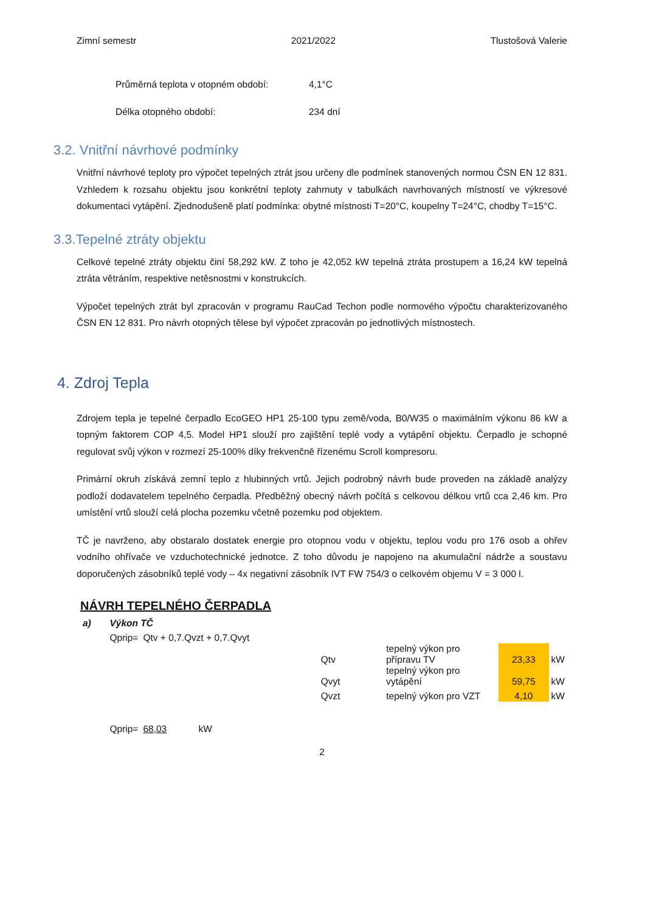Zimní semestr 2021/2022 Tlustošová Valerie
Průměrná teplota v otopném období: 4,1°C
Délka otopného období: 234 dní
3.2. Vnitřní návrhové podmínky
Vnitřní návrhové teploty pro výpočet tepelných ztrát jsou určeny dle podmínek stanovených normou ČSN EN 12 831. Vzhledem k rozsahu objektu jsou konkrétní teploty zahrnuty v tabulkách navrhovaných místností ve výkresové dokumentaci vytápění. Zjednodušeně platí podmínka: obytné místnosti T=20°C, koupelny T=24°C, chodby T=15°C.
3.3.Tepelné ztráty objektu
Celkové tepelné ztráty objektu činí 58,292 kW. Z toho je 42,052 kW tepelná ztráta prostupem a 16,24 kW tepelná ztráta větráním, respektive netěsnostmi v konstrukcích.
Výpočet tepelných ztrát byl zpracován v programu RauCad Techon podle normového výpočtu charakterizovaného ČSN EN 12 831. Pro návrh otopných tělese byl výpočet zpracován po jednotlivých místnostech.
4. Zdroj Tepla
Zdrojem tepla je tepelné čerpadlo EcoGEO HP1 25-100 typu země/voda, B0/W35 o maximálním výkonu 86 kW a topným faktorem COP 4,5. Model HP1 slouží pro zajištění teplé vody a vytápění objektu. Čerpadlo je schopné regulovat svůj výkon v rozmezí 25-100% díky frekvenčně řízenému Scroll kompresoru.
Primární okruh získává zemní teplo z hlubinných vrtů. Jejich podrobný návrh bude proveden na základě analýzy podloží dodavatelem tepelného čerpadla. Předběžný obecný návrh počítá s celkovou délkou vrtů cca 2,46 km. Pro umístění vrtů slouží celá plocha pozemku včetně pozemku pod objektem.
TČ je navrženo, aby obstaralo dostatek energie pro otopnou vodu v objektu, teplou vodu pro 176 osob a ohřev vodního ohřívače ve vzduchotechnické jednotce. Z toho důvodu je napojeno na akumulační nádrže a soustavu doporučených zásobníků teplé vody – 4x negativní zásobník IVT FW 754/3 o celkovém objemu V = 3 000 l.
NÁVRH TEPELNÉHO ČERPADLA
| a) | Výkon TČ | | | | | | |
| | Qprip= | Qtv + 0,7.Qvzt + 0,7.Qvyt | | | | | |
| | | | | Qtv | tepelný výkon pro přípravu TV | 23,33 | kW |
| | | | | Qvyt | tepelný výkon pro vytápění | 59,75 | kW |
| | | | | Qvzt | tepelný výkon pro VZT | 4,10 | kW |
| | Qprip= | 68,03 | kW | | | | |
2